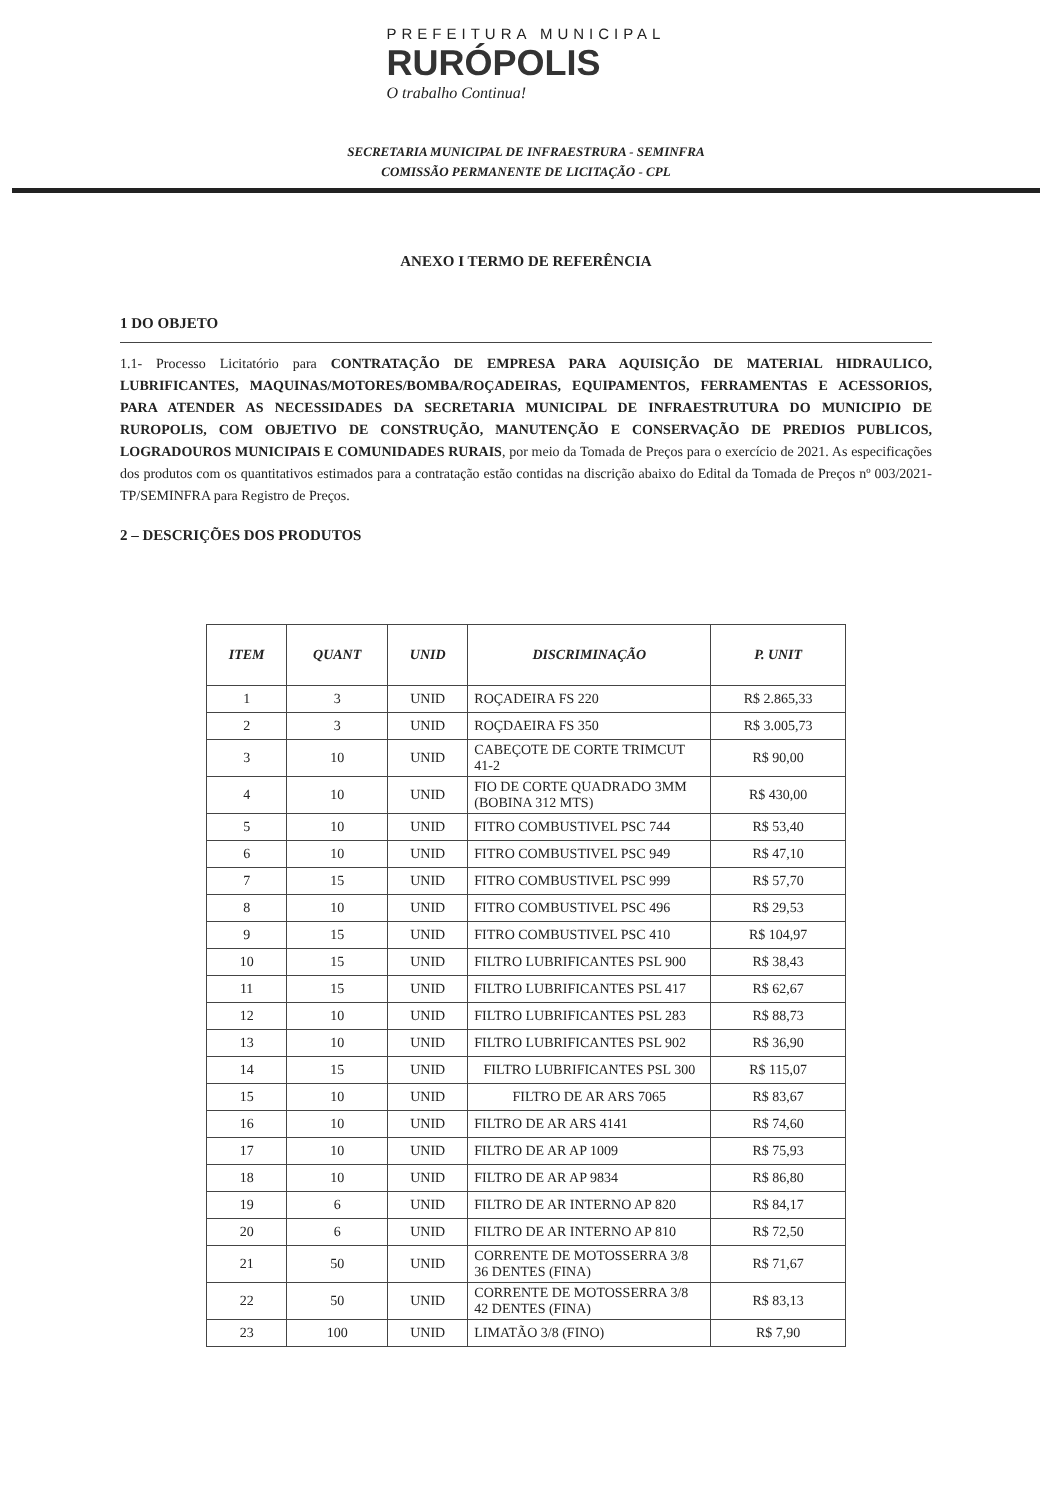PREFEITURA MUNICIPAL
RURÓPOLIS
O trabalho Continua!
SECRETARIA MUNICIPAL DE INFRAESTRURA - SEMINFRA
COMISSÃO PERMANENTE DE LICITAÇÃO - CPL
ANEXO I TERMO DE REFERÊNCIA
1 DO OBJETO
1.1- Processo Licitatório para CONTRATAÇÃO DE EMPRESA PARA AQUISIÇÃO DE MATERIAL HIDRAULICO, LUBRIFICANTES, MAQUINAS/MOTORES/BOMBA/ROÇADEIRAS, EQUIPAMENTOS, FERRAMENTAS E ACESSORIOS, PARA ATENDER AS NECESSIDADES DA SECRETARIA MUNICIPAL DE INFRAESTRUTURA DO MUNICIPIO DE RUROPOLIS, COM OBJETIVO DE CONSTRUÇÃO, MANUTENÇÃO E CONSERVAÇÃO DE PREDIOS PUBLICOS, LOGRADOUROS MUNICIPAIS E COMUNIDADES RURAIS, por meio da Tomada de Preços para o exercício de 2021. As especificações dos produtos com os quantitativos estimados para a contratação estão contidas na discrição abaixo do Edital da Tomada de Preços nº 003/2021-TP/SEMINFRA para Registro de Preços.
2 – DESCRIÇÕES DOS PRODUTOS
| ITEM | QUANT | UNID | DISCRIMINAÇÃO | P. UNIT |
| --- | --- | --- | --- | --- |
| 1 | 3 | UNID | ROÇADEIRA FS 220 | R$ 2.865,33 |
| 2 | 3 | UNID | ROÇDAEIRA FS 350 | R$ 3.005,73 |
| 3 | 10 | UNID | CABEÇOTE DE CORTE TRIMCUT 41-2 | R$ 90,00 |
| 4 | 10 | UNID | FIO DE CORTE QUADRADO 3MM (BOBINA 312 MTS) | R$ 430,00 |
| 5 | 10 | UNID | FITRO COMBUSTIVEL PSC 744 | R$ 53,40 |
| 6 | 10 | UNID | FITRO COMBUSTIVEL PSC 949 | R$ 47,10 |
| 7 | 15 | UNID | FITRO COMBUSTIVEL PSC 999 | R$ 57,70 |
| 8 | 10 | UNID | FITRO COMBUSTIVEL PSC 496 | R$ 29,53 |
| 9 | 15 | UNID | FITRO COMBUSTIVEL PSC 410 | R$ 104,97 |
| 10 | 15 | UNID | FILTRO LUBRIFICANTES PSL 900 | R$ 38,43 |
| 11 | 15 | UNID | FILTRO LUBRIFICANTES PSL 417 | R$ 62,67 |
| 12 | 10 | UNID | FILTRO LUBRIFICANTES PSL 283 | R$ 88,73 |
| 13 | 10 | UNID | FILTRO LUBRIFICANTES PSL 902 | R$ 36,90 |
| 14 | 15 | UNID | FILTRO LUBRIFICANTES PSL 300 | R$ 115,07 |
| 15 | 10 | UNID | FILTRO DE AR ARS 7065 | R$ 83,67 |
| 16 | 10 | UNID | FILTRO DE AR ARS 4141 | R$ 74,60 |
| 17 | 10 | UNID | FILTRO DE AR AP 1009 | R$ 75,93 |
| 18 | 10 | UNID | FILTRO DE AR AP 9834 | R$ 86,80 |
| 19 | 6 | UNID | FILTRO DE AR INTERNO AP 820 | R$ 84,17 |
| 20 | 6 | UNID | FILTRO DE AR INTERNO AP 810 | R$ 72,50 |
| 21 | 50 | UNID | CORRENTE DE MOTOSSERRA 3/8 36 DENTES (FINA) | R$ 71,67 |
| 22 | 50 | UNID | CORRENTE DE MOTOSSERRA 3/8 42 DENTES (FINA) | R$ 83,13 |
| 23 | 100 | UNID | LIMATÃO 3/8 (FINO) | R$ 7,90 |